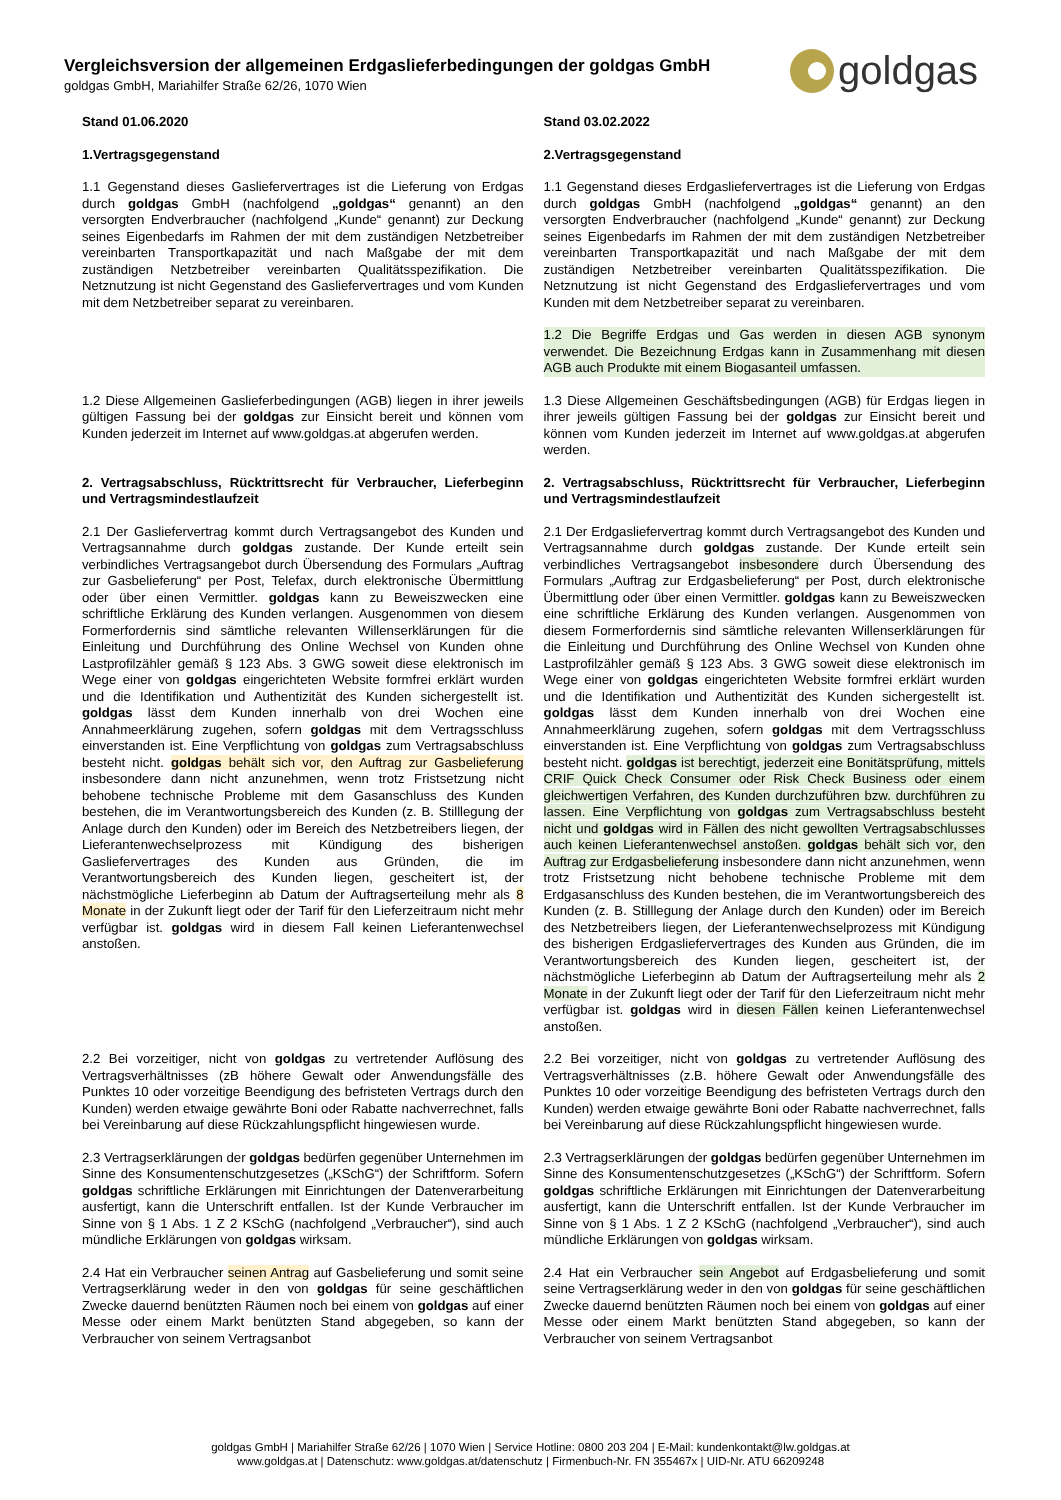Vergleichsversion der allgemeinen Erdgaslieferbedingungen der goldgas GmbH
goldgas GmbH, Mariahilfer Straße 62/26, 1070 Wien
goldgas
| Stand 01.06.2020 | Stand 03.02.2022 |
| 1.Vertragsgegenstand | 2.Vertragsgegenstand |
| 1.1 Gegenstand dieses Gasliefervertrages ist die Lieferung von Erdgas durch goldgas GmbH (nachfolgend „goldgas“ genannt) an den versorgten Endverbraucher (nachfolgend „Kunde“ genannt) zur Deckung seines Eigenbedarfs im Rahmen der mit dem zuständigen Netzbetreiber vereinbarten Transportkapazität und nach Maßgabe der mit dem zuständigen Netzbetreiber vereinbarten Qualitätsspezifikation. Die Netznutzung ist nicht Gegenstand des Gasliefervertrages und vom Kunden mit dem Netzbetreiber separat zu vereinbaren. | 1.1 Gegenstand dieses Erdgasliefervertrages ist die Lieferung von Erdgas durch goldgas GmbH (nachfolgend „goldgas“ genannt) an den versorgten Endverbraucher (nachfolgend „Kunde“ genannt) zur Deckung seines Eigenbedarfs im Rahmen der mit dem zuständigen Netzbetreiber vereinbarten Transportkapazität und nach Maßgabe der mit dem zuständigen Netzbetreiber vereinbarten Qualitätsspezifikation. Die Netznutzung ist nicht Gegenstand des Erdgasliefervertrages und vom Kunden mit dem Netzbetreiber separat zu vereinbaren. |
| | 1.2 Die Begriffe Erdgas und Gas werden in diesen AGB synonym verwendet. Die Bezeichnung Erdgas kann in Zusammenhang mit diesen AGB auch Produkte mit einem Biogasanteil umfassen. |
| 1.2 Diese Allgemeinen Gaslieferbedingungen (AGB) liegen in ihrer jeweils gültigen Fassung bei der goldgas zur Einsicht bereit und können vom Kunden jederzeit im Internet auf www.goldgas.at abgerufen werden. | 1.3 Diese Allgemeinen Geschäftsbedingungen (AGB) für Erdgas liegen in ihrer jeweils gültigen Fassung bei der goldgas zur Einsicht bereit und können vom Kunden jederzeit im Internet auf www.goldgas.at abgerufen werden. |
| 2. Vertragsabschluss, Rücktrittsrecht für Verbraucher, Lieferbeginn und Vertragsmindestlaufzeit | 2. Vertragsabschluss, Rücktrittsrecht für Verbraucher, Lieferbeginn und Vertragsmindestlaufzeit |
| 2.1 Der Gasliefervertrag kommt durch Vertragsangebot des Kunden und Vertragsannahme durch goldgas zustande. Der Kunde erteilt sein verbindliches Vertragsangebot durch Übersendung des Formulars „Auftrag zur Gasbelieferung“ per Post, Telefax, durch elektronische Übermittlung oder über einen Vermittler. goldgas kann zu Beweiszwecken eine schriftliche Erklärung des Kunden verlangen. Ausgenommen von diesem Formerfordernis sind sämtliche relevanten Willenserklärungen für die Einleitung und Durchführung des Online Wechsel von Kunden ohne Lastprofilzähler gemäß § 123 Abs. 3 GWG soweit diese elektronisch im Wege einer von goldgas eingerichteten Website formfrei erklärt wurden und die Identifikation und Authentizität des Kunden sichergestellt ist. goldgas lässt dem Kunden innerhalb von drei Wochen eine Annahmeerklärung zugehen, sofern goldgas mit dem Vertragsschluss einverstanden ist. Eine Verpflichtung von goldgas zum Vertragsabschluss besteht nicht. goldgas behält sich vor, den Auftrag zur Gasbelieferung insbesondere dann nicht anzunehmen, wenn trotz Fristsetzung nicht behobene technische Probleme mit dem Gasanschluss des Kunden bestehen, die im Verantwortungsbereich des Kunden (z. B. Stilllegung der Anlage durch den Kunden) oder im Bereich des Netzbetreibers liegen, der Lieferantenwechselprozess mit Kündigung des bisherigen Gasliefervertrages des Kunden aus Gründen, die im Verantwortungsbereich des Kunden liegen, gescheitert ist, der nächstmögliche Lieferbeginn ab Datum der Auftragserteilung mehr als 8 Monate in der Zukunft liegt oder der Tarif für den Lieferzeitraum nicht mehr verfügbar ist. goldgas wird in diesem Fall keinen Lieferantenwechsel anstoßen. | 2.1 Der Erdgasliefervertrag kommt durch Vertragsangebot des Kunden und Vertragsannahme durch goldgas zustande. Der Kunde erteilt sein verbindliches Vertragsangebot insbesondere durch Übersendung des Formulars „Auftrag zur Erdgasbelieferung“ per Post, durch elektronische Übermittlung oder über einen Vermittler. goldgas kann zu Beweiszwecken eine schriftliche Erklärung des Kunden verlangen. Ausgenommen von diesem Formerfordernis sind sämtliche relevanten Willenserklärungen für die Einleitung und Durchführung des Online Wechsel von Kunden ohne Lastprofilzähler gemäß § 123 Abs. 3 GWG soweit diese elektronisch im Wege einer von goldgas eingerichteten Website formfrei erklärt wurden und die Identifikation und Authentizität des Kunden sichergestellt ist. goldgas lässt dem Kunden innerhalb von drei Wochen eine Annahmeerklärung zugehen, sofern goldgas mit dem Vertragsschluss einverstanden ist. Eine Verpflichtung von goldgas zum Vertragsabschluss besteht nicht. goldgas ist berechtigt, jederzeit eine Bonitätsprüfung, mittels CRIF Quick Check Consumer oder Risk Check Business oder einem gleichwertigen Verfahren, des Kunden durchzuführen bzw. durchführen zu lassen. Eine Verpflichtung von goldgas zum Vertragsabschluss besteht nicht und goldgas wird in Fällen des nicht gewollten Vertragsabschlusses auch keinen Lieferantenwechsel anstoßen. goldgas behält sich vor, den Auftrag zur Erdgasbelieferung insbesondere dann nicht anzunehmen, wenn trotz Fristsetzung nicht behobene technische Probleme mit dem Erdgasanschluss des Kunden bestehen, die im Verantwortungsbereich des Kunden (z. B. Stilllegung der Anlage durch den Kunden) oder im Bereich des Netzbetreibers liegen, der Lieferantenwechselprozess mit Kündigung des bisherigen Erdgasliefervertrages des Kunden aus Gründen, die im Verantwortungsbereich des Kunden liegen, gescheitert ist, der nächstmögliche Lieferbeginn ab Datum der Auftragserteilung mehr als 2 Monate in der Zukunft liegt oder der Tarif für den Lieferzeitraum nicht mehr verfügbar ist. goldgas wird in diesen Fällen keinen Lieferantenwechsel anstoßen. |
| 2.2 Bei vorzeitiger, nicht von goldgas zu vertretender Auflösung des Vertragsverhältnisses (zB höhere Gewalt oder Anwendungsfälle des Punktes 10 oder vorzeitige Beendigung des befristeten Vertrags durch den Kunden) werden etwaige gewährte Boni oder Rabatte nachverrechnet, falls bei Vereinbarung auf diese Rückzahlungspflicht hingewiesen wurde. | 2.2 Bei vorzeitiger, nicht von goldgas zu vertretender Auflösung des Vertragsverhältnisses (z.B. höhere Gewalt oder Anwendungsfälle des Punktes 10 oder vorzeitige Beendigung des befristeten Vertrags durch den Kunden) werden etwaige gewährte Boni oder Rabatte nachverrechnet, falls bei Vereinbarung auf diese Rückzahlungspflicht hingewiesen wurde. |
| 2.3 Vertragserklärungen der goldgas bedürfen gegenüber Unternehmen im Sinne des Konsumentenschutzgesetzes („KSchG“) der Schriftform. Sofern goldgas schriftliche Erklärungen mit Einrichtungen der Datenverarbeitung ausfertigt, kann die Unterschrift entfallen. Ist der Kunde Verbraucher im Sinne von § 1 Abs. 1 Z 2 KSchG (nachfolgend „Verbraucher“), sind auch mündliche Erklärungen von goldgas wirksam. | 2.3 Vertragserklärungen der goldgas bedürfen gegenüber Unternehmen im Sinne des Konsumentenschutzgesetzes („KSchG“) der Schriftform. Sofern goldgas schriftliche Erklärungen mit Einrichtungen der Datenverarbeitung ausfertigt, kann die Unterschrift entfallen. Ist der Kunde Verbraucher im Sinne von § 1 Abs. 1 Z 2 KSchG (nachfolgend „Verbraucher“), sind auch mündliche Erklärungen von goldgas wirksam. |
| 2.4 Hat ein Verbraucher seinen Antrag auf Gasbelieferung und somit seine Vertragserklärung weder in den von goldgas für seine geschäftlichen Zwecke dauernd benützten Räumen noch bei einem von goldgas auf einer Messe oder einem Markt benützten Stand abgegeben, so kann der Verbraucher von seinem Vertragsanbot | 2.4 Hat ein Verbraucher sein Angebot auf Erdgasbelieferung und somit seine Vertragserklärung weder in den von goldgas für seine geschäftlichen Zwecke dauernd benützten Räumen noch bei einem von goldgas auf einer Messe oder einem Markt benützten Stand abgegeben, so kann der Verbraucher von seinem Vertragsanbot |
goldgas GmbH | Mariahilfer Straße 62/26 | 1070 Wien | Service Hotline: 0800 203 204 | E-Mail: kundenkontakt@lw.goldgas.at
www.goldgas.at | Datenschutz: www.goldgas.at/datenschutz | Firmenbuch-Nr. FN 355467x | UID-Nr. ATU 66209248